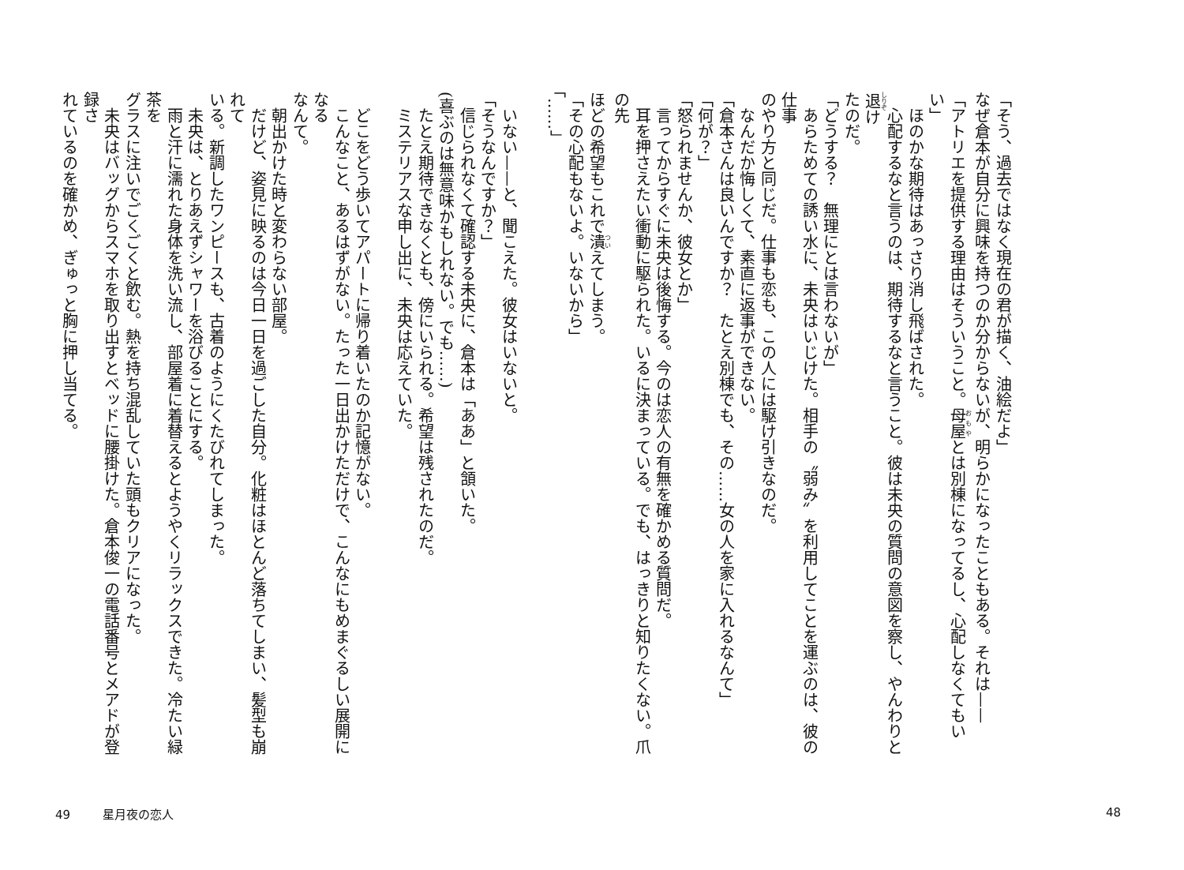「そう、過去ではなく現在の君が描く、油絵だよ」
なぜ倉本が自分に興味を持つのか分からないが、明らかになったこともある。それは——
「アトリエを提供する理由はそういうこと。母屋とは別棟になってるし、心配しなくてもいい」
　ほのかな期待はあっさり消し飛ばされた。
　心配するなと言うのは、期待するなと言うこと。彼は未央の質問の意図を察し、やんわりと退け
たのだ。
「どうする？　無理にとは言わないが」
　あらためての誘い水に、未央はいじけた。相手の〝弱み〟を利用してことを運ぶのは、彼の仕事
のやり方と同じだ。仕事も恋も、この人には駆け引きなのだ。
　なんだか悔しくて、素直に返事ができない。
「倉本さんは良いんですか？　たとえ別棟でも、その……女の人を家に入れるなんて」
「何が？」
「怒られませんか、彼女とか」
　言ってからすぐに未央は後悔する。今のは恋人の有無を確かめる質問だ。
　耳を押さえたい衝動に駆られた。いるに決まっている。でも、はっきりと知りたくない。爪の先
ほどの希望もこれで潰えてしまう。
「その心配もないよ。いないから」
「……」
48
　いない——と、聞こえた。彼女はいないと。
「そうなんですか？」
　信じられなくて確認する未央に、倉本は「ああ」と頷いた。
(喜ぶのは無意味かもしれない。でも……)
　たとえ期待できなくとも、傍にいられる。希望は残されたのだ。
　ミステリアスな申し出に、未央は応えていた。
　
　どこをどう歩いてアパートに帰り着いたのか記憶がない。
　こんなこと、あるはずがない。たった一日出かけただけで、こんなにもめまぐるしい展開になる
なんて。
　朝出かけた時と変わらない部屋。
　だけど、姿見に映るのは今日一日を過ごした自分。化粧はほとんど落ちてしまい、髪型も崩れて
いる。新調したワンピースも、古着のようにくたびれてしまった。
　未央は、とりあえずシャワーを浴びることにする。
　雨と汗に濡れた身体を洗い流し、部屋着に着替えるとようやくリラックスできた。冷たい緑茶を
グラスに注いでごくごくと飲む。熱を持ち混乱していた頭もクリアになった。
　未央はバッグからスマホを取り出すとベッドに腰掛けた。倉本俊一の電話番号とメアドが登録さ
れているのを確かめ、ぎゅっと胸に押し当てる。
49 星月夜の恋人